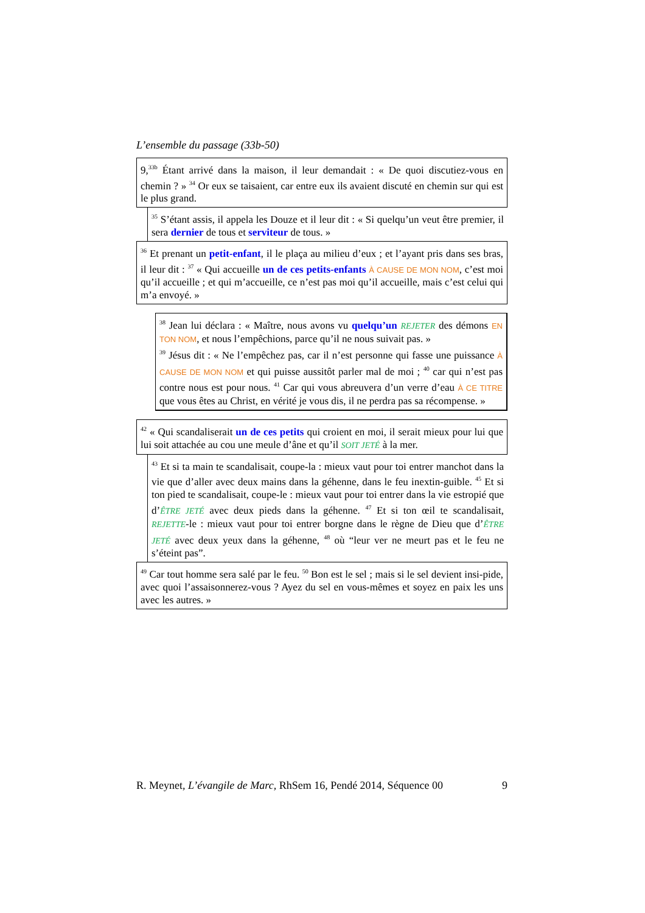L’ensemble du passage (33b-50)
9,<sup>33b</sup> Étant arrivé dans la maison, il leur demandait : « De quoi discutiez-vous en chemin ? » <sup>34</sup> Or eux se taisaient, car entre eux ils avaient discuté en chemin sur qui est le plus grand.
<sup>35</sup> S’étant assis, il appela les Douze et il leur dit : « Si quelqu’un veut être premier, il sera dernier de tous et serviteur de tous. »
<sup>36</sup> Et prenant un petit-enfant, il le plaça au milieu d’eux ; et l’ayant pris dans ses bras, il leur dit : <sup>37</sup> « Qui accueille un de ces petits-enfants À CAUSE DE MON NOM, c’est moi qu’il accueille ; et qui m’accueille, ce n’est pas moi qu’il accueille, mais c’est celui qui m’a envoyé. »
<sup>38</sup> Jean lui déclara : « Maître, nous avons vu quelqu’un REJETER des démons EN TON NOM, et nous l’empêchions, parce qu’il ne nous suivait pas. »
<sup>39</sup> Jésus dit : « Ne l’empêchez pas, car il n’est personne qui fasse une puissance À CAUSE DE MON NOM et qui puisse aussitôt parler mal de moi ; <sup>40</sup> car qui n’est pas contre nous est pour nous. <sup>41</sup> Car qui vous abreuvera d’un verre d’eau À CE TITRE que vous êtes au Christ, en vérité je vous dis, il ne perdra pas sa récompense. »
<sup>42</sup> « Qui scandaliserait un de ces petits qui croient en moi, il serait mieux pour lui que lui soit attachée au cou une meule d’âne et qu’il SOIT JETÉ à la mer.
<sup>43</sup> Et si ta main te scandalisait, coupe-la : mieux vaut pour toi entrer manchot dans la vie que d’aller avec deux mains dans la géhenne, dans le feu inextin-guible. <sup>45</sup> Et si ton pied te scandalisait, coupe-le : mieux vaut pour toi entrer dans la vie estropié que d’ÊTRE JETÉ avec deux pieds dans la géhenne. <sup>47</sup> Et si ton œil te scandalisait, REJETTE-le : mieux vaut pour toi entrer borgne dans le règne de Dieu que d’ÊTRE JETÉ avec deux yeux dans la géhenne, <sup>48</sup> où “leur ver ne meurt pas et le feu ne s’éteint pas”.
<sup>49</sup> Car tout homme sera salé par le feu. <sup>50</sup> Bon est le sel ; mais si le sel devient insi-pide, avec quoi l’assaisonnerez-vous ? Ayez du sel en vous-mêmes et soyez en paix les uns avec les autres. »
R. Meynet, L’évangile de Marc, RhSem 16, Pendé 2014, Séquence 00 9